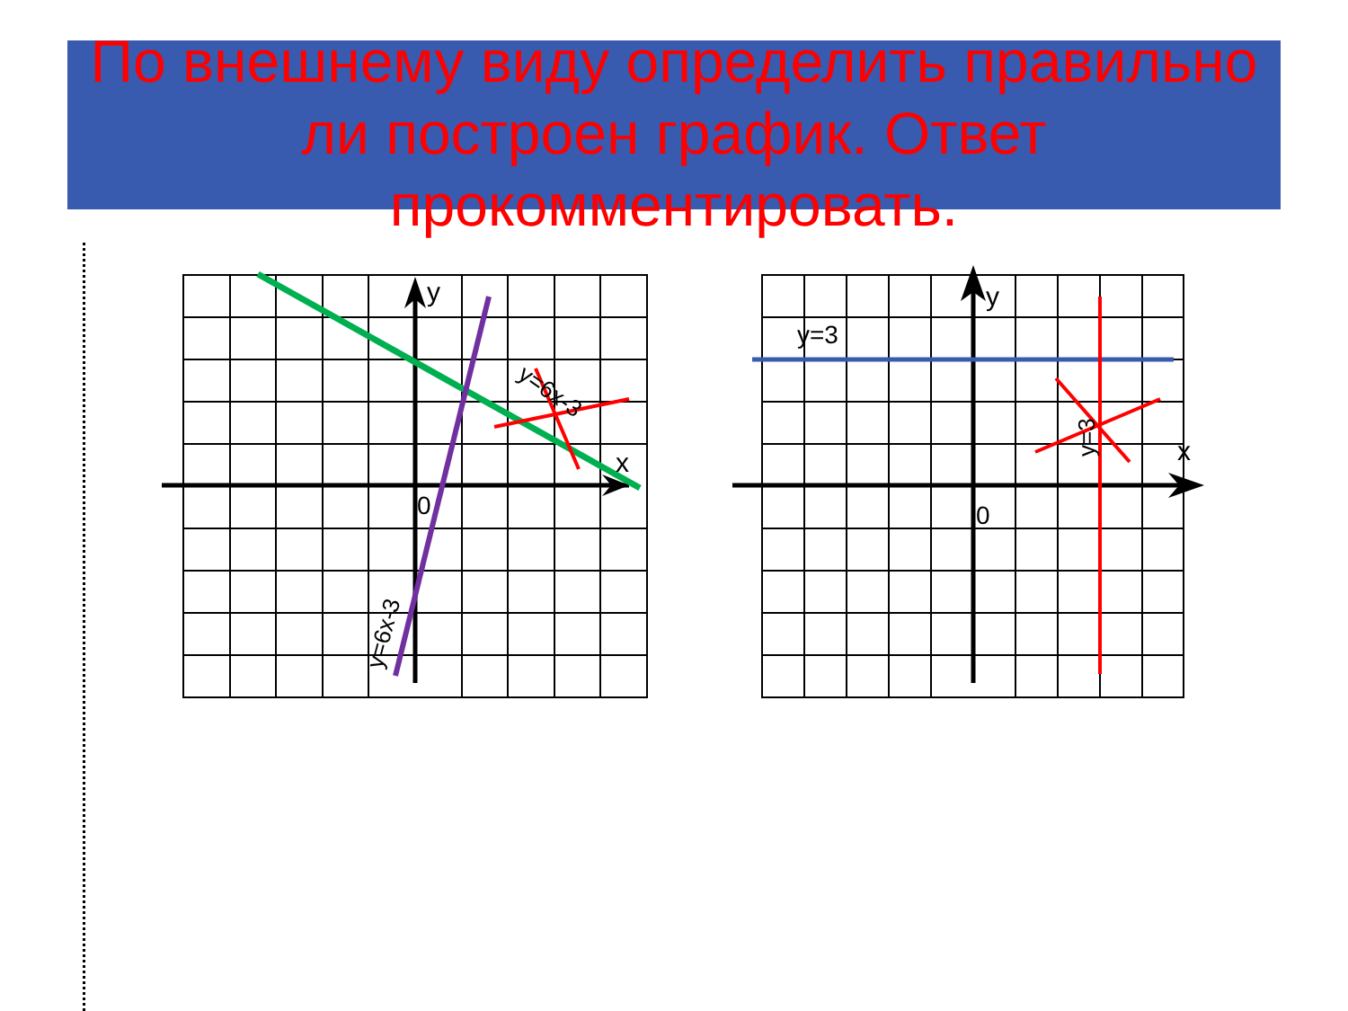По внешнему виду определить правильно
ли построен график. Ответ
прокомментировать.
y
x
0
y=6x-3
y=6x-3
y
x
0
y=3
y=3